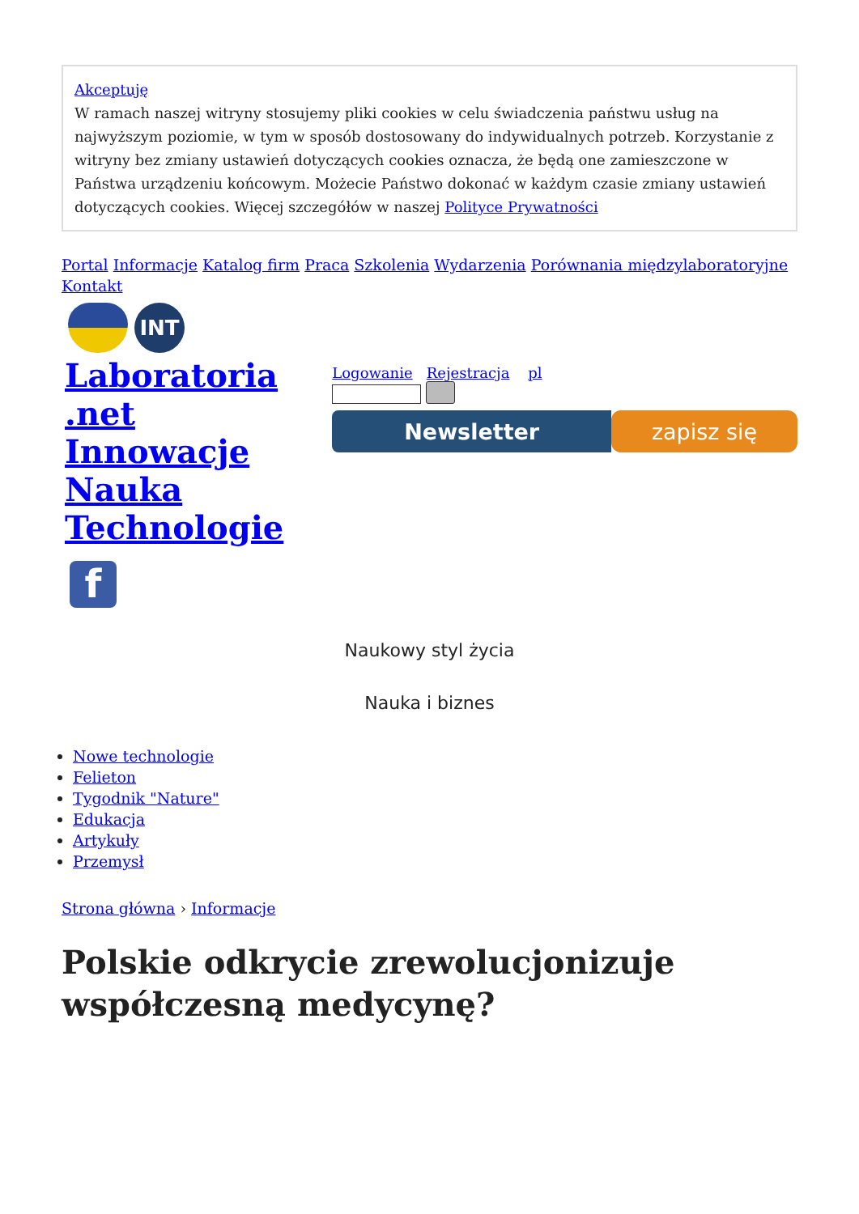Akceptuję
W ramach naszej witryny stosujemy pliki cookies w celu świadczenia państwu usług na najwyższym poziomie, w tym w sposób dostosowany do indywidualnych potrzeb. Korzystanie z witryny bez zmiany ustawień dotyczących cookies oznacza, że będą one zamieszczone w Państwa urządzeniu końcowym. Możecie Państwo dokonać w każdym czasie zmiany ustawień dotyczących cookies. Więcej szczegółów w naszej Polityce Prywatności
Portal Informacje Katalog firm Praca Szkolenia Wydarzenia Porównania międzylaboratoryjne Kontakt
INT
Laboratoria
.net
Innowacje
Nauka
Technologie
f
Logowanie Rejestracja pl
Newsletter zapisz się
Naukowy styl życia
Nauka i biznes
Nowe technologie
Felieton
Tygodnik "Nature"
Edukacja
Artykuły
Przemysł
Strona główna › Informacje
Polskie odkrycie zrewolucjonizuje współczesną medycynę?